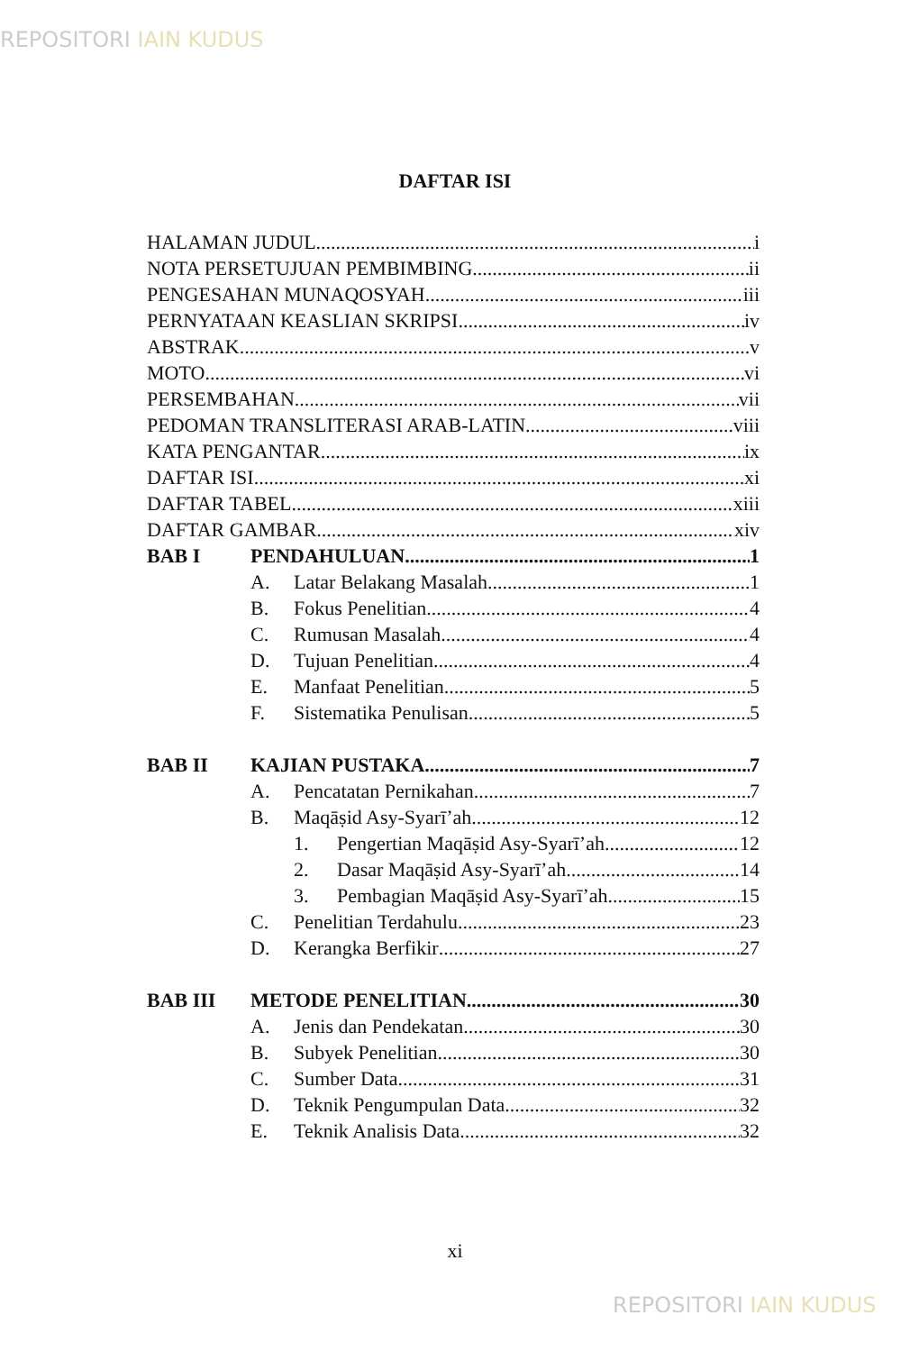REPOSITORI IAIN KUDUS
DAFTAR ISI
HALAMAN JUDUL i
NOTA PERSETUJUAN PEMBIMBING ii
PENGESAHAN MUNAQOSYAH iii
PERNYATAAN KEASLIAN SKRIPSI iv
ABSTRAK v
MOTO vi
PERSEMBAHAN vii
PEDOMAN TRANSLITERASI ARAB-LATIN viii
KATA PENGANTAR ix
DAFTAR ISI xi
DAFTAR TABEL xiii
DAFTAR GAMBAR xiv
BAB I PENDAHULUAN 1
A. Latar Belakang Masalah 1
B. Fokus Penelitian 4
C. Rumusan Masalah 4
D. Tujuan Penelitian 4
E. Manfaat Penelitian 5
F. Sistematika Penulisan 5
BAB II KAJIAN PUSTAKA 7
A. Pencatatan Pernikahan 7
B. Maqāṣid Asy-Syarī’ah 12
1. Pengertian Maqāṣid Asy-Syarī’ah 12
2. Dasar Maqāṣid Asy-Syarī’ah 14
3. Pembagian Maqāṣid Asy-Syarī’ah 15
C. Penelitian Terdahulu 23
D. Kerangka Berfikir 27
BAB III METODE PENELITIAN 30
A. Jenis dan Pendekatan 30
B. Subyek Penelitian 30
C. Sumber Data 31
D. Teknik Pengumpulan Data 32
E. Teknik Analisis Data 32
xi
REPOSITORI IAIN KUDUS